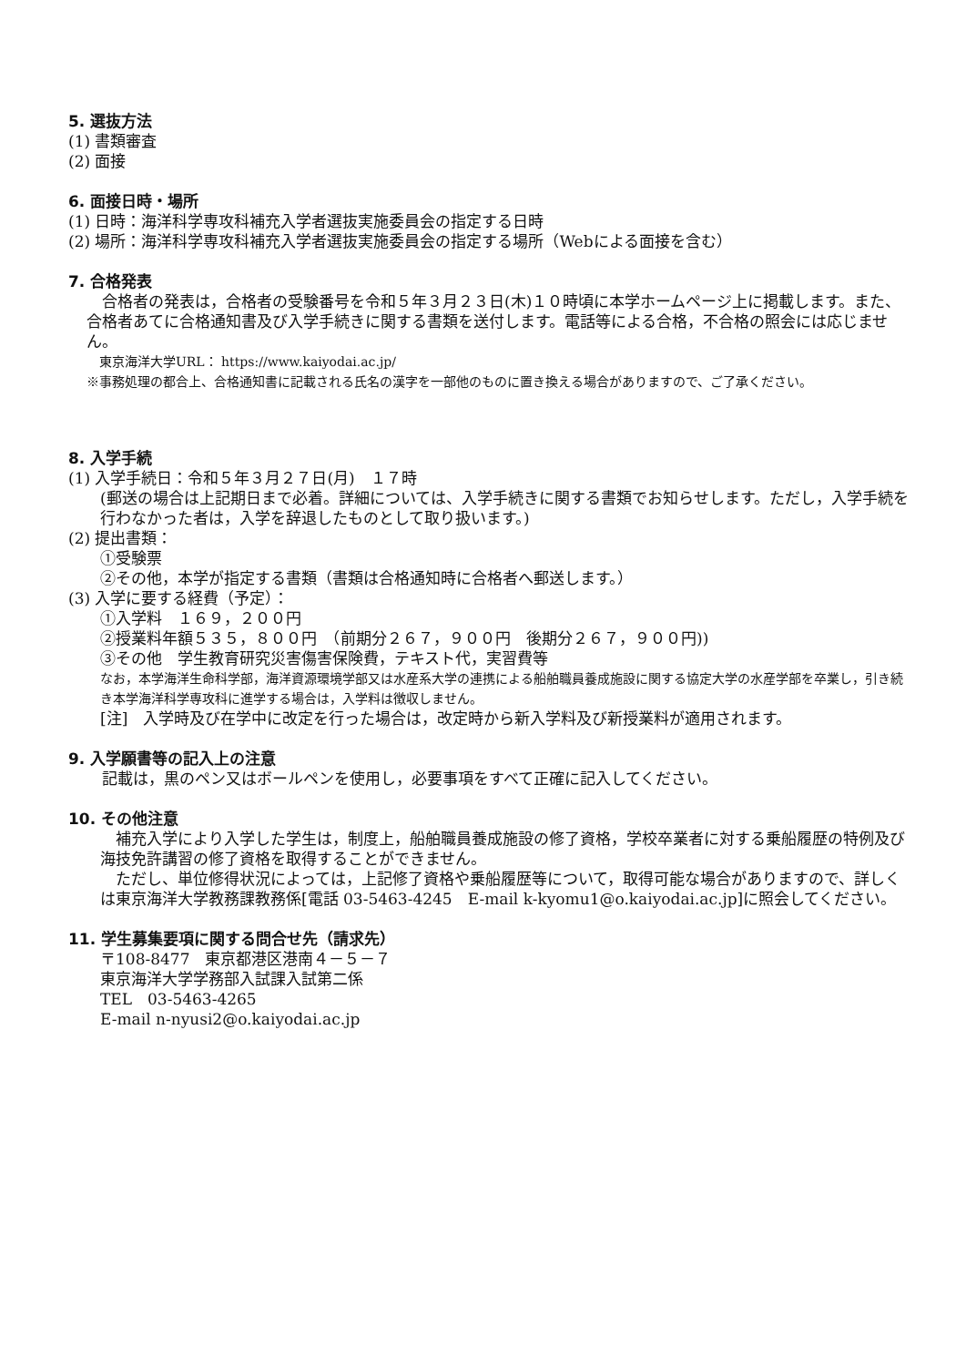5. 選抜方法
(1) 書類審査
(2) 面接
6. 面接日時・場所
(1) 日時：海洋科学専攻科補充入学者選抜実施委員会の指定する日時
(2) 場所：海洋科学専攻科補充入学者選抜実施委員会の指定する場所（Webによる面接を含む）
7. 合格発表
合格者の発表は，合格者の受験番号を令和５年３月２３日(木)１０時頃に本学ホームページ上に掲載します。また、合格者あてに合格通知書及び入学手続きに関する書類を送付します。電話等による合格，不合格の照会には応じません。
　東京海洋大学URL： https://www.kaiyodai.ac.jp/
※事務処理の都合上、合格通知書に記載される氏名の漢字を一部他のものに置き換える場合がありますので、ご了承ください。
8. 入学手続
(1) 入学手続日：令和５年３月２７日(月)　１７時
(郵送の場合は上記期日まで必着。詳細については、入学手続きに関する書類でお知らせします。ただし，入学手続を行わなかった者は，入学を辞退したものとして取り扱います。)
(2) 提出書類：
①受験票
②その他，本学が指定する書類（書類は合格通知時に合格者へ郵送します。）
(3) 入学に要する経費（予定）：
①入学料　１６９，２００円
②授業料年額５３５，８００円　（前期分２６７，９００円　後期分２６７，９００円))
③その他　学生教育研究災害傷害保険費，テキスト代，実習費等
なお，本学海洋生命科学部，海洋資源環境学部又は水産系大学の連携による船舶職員養成施設に関する協定大学の水産学部を卒業し，引き続き本学海洋科学専攻科に進学する場合は，入学料は徴収しません。
[注]　入学時及び在学中に改定を行った場合は，改定時から新入学料及び新授業料が適用されます。
9. 入学願書等の記入上の注意
記載は，黒のペン又はボールペンを使用し，必要事項をすべて正確に記入してください。
10. その他注意
補充入学により入学した学生は，制度上，船舶職員養成施設の修了資格，学校卒業者に対する乗船履歴の特例及び海技免許講習の修了資格を取得することができません。
ただし、単位修得状況によっては，上記修了資格や乗船履歴等について，取得可能な場合がありますので、詳しくは東京海洋大学教務課教務係[電話 03-5463-4245　E-mail k-kyomu1@o.kaiyodai.ac.jp]に照会してください。
11. 学生募集要項に関する問合せ先（請求先）
〒108-8477　東京都港区港南４－５－７
東京海洋大学学務部入試課入試第二係
TEL　03-5463-4265
E-mail n-nyusi2@o.kaiyodai.ac.jp